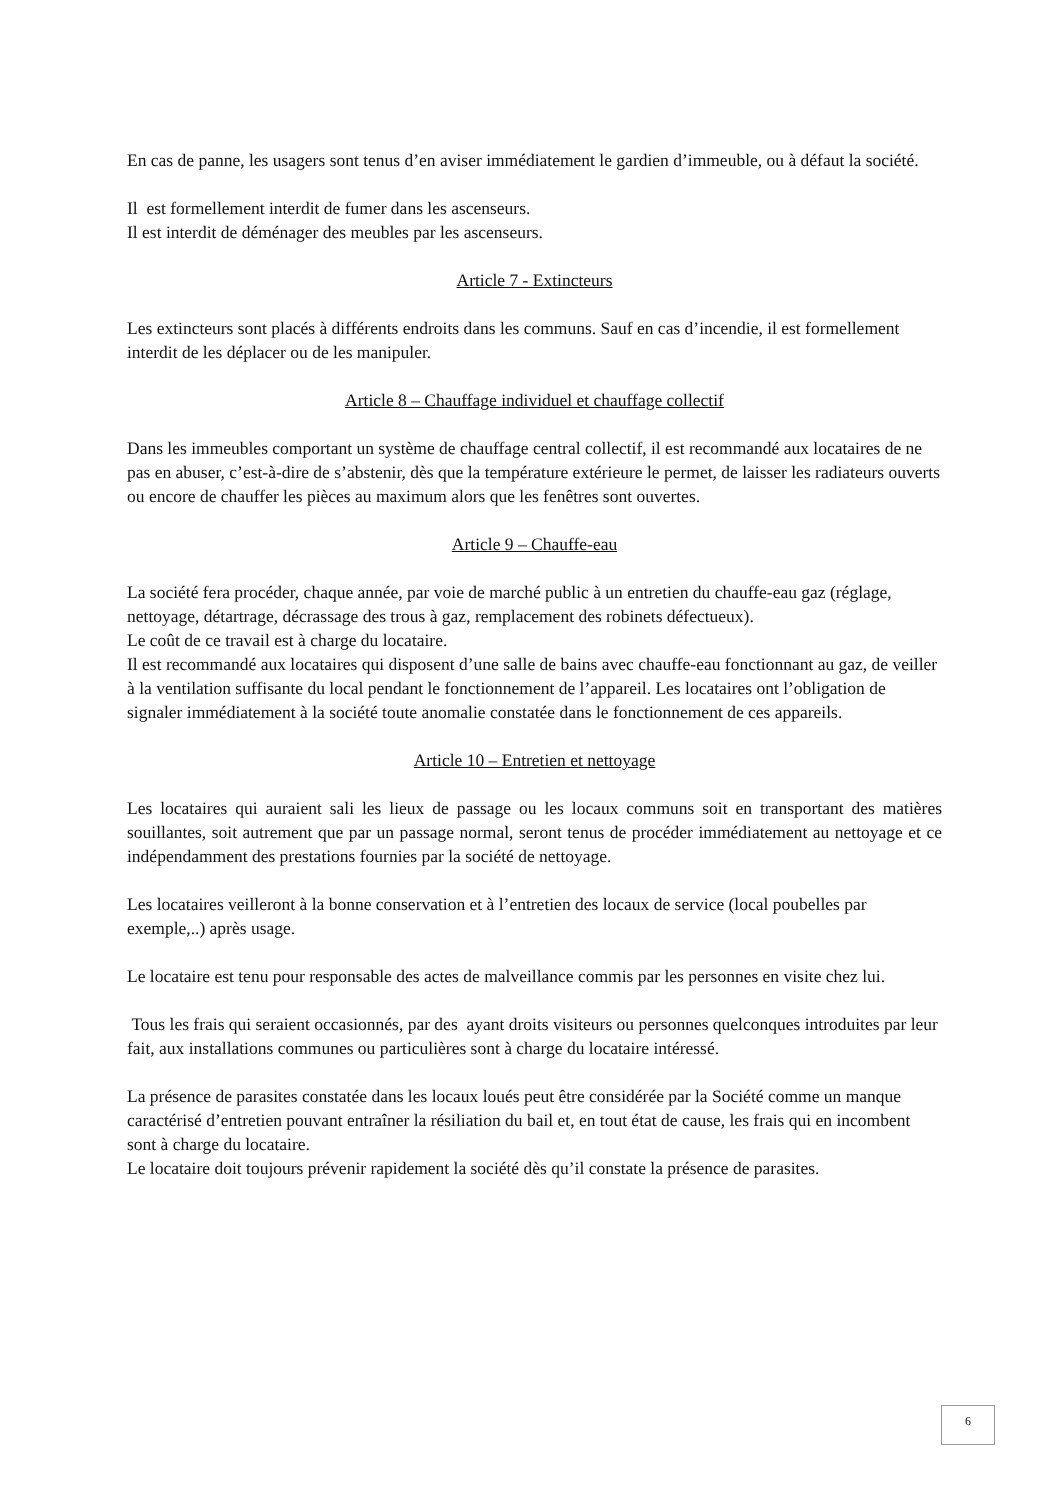En cas de panne, les usagers sont tenus d’en aviser immédiatement le gardien d’immeuble, ou à défaut la société.
Il est formellement interdit de fumer dans les ascenseurs.
Il est interdit de déménager des meubles par les ascenseurs.
Article 7 - Extincteurs
Les extincteurs sont placés à différents endroits dans les communs. Sauf en cas d’incendie, il est formellement interdit de les déplacer ou de les manipuler.
Article 8 – Chauffage individuel et chauffage collectif
Dans les immeubles comportant un système de chauffage central collectif, il est recommandé aux locataires de ne pas en abuser, c’est-à-dire de s’abstenir, dès que la température extérieure le permet, de laisser les radiateurs ouverts ou encore de chauffer les pièces au maximum alors que les fenêtres sont ouvertes.
Article 9 – Chauffe-eau
La société fera procéder, chaque année, par voie de marché public à un entretien du chauffe-eau gaz (réglage, nettoyage, détartrage, décrassage des trous à gaz, remplacement des robinets défectueux).
Le coût de ce travail est à charge du locataire.
Il est recommandé aux locataires qui disposent d’une salle de bains avec chauffe-eau fonctionnant au gaz, de veiller à la ventilation suffisante du local pendant le fonctionnement de l’appareil. Les locataires ont l’obligation de signaler immédiatement à la société toute anomalie constatée dans le fonctionnement de ces appareils.
Article 10 – Entretien et nettoyage
Les locataires qui auraient sali les lieux de passage ou les locaux communs soit en transportant des matières souillantes, soit autrement que par un passage normal, seront tenus de procéder immédiatement au nettoyage et ce indépendamment des prestations fournies par la société de nettoyage.
Les locataires veilleront à la bonne conservation et à l’entretien des locaux de service (local poubelles par exemple,..) après usage.
Le locataire est tenu pour responsable des actes de malveillance commis par les personnes en visite chez lui.
Tous les frais qui seraient occasionnés, par des ayant droits visiteurs ou personnes quelconques introduites par leur fait, aux installations communes ou particulières sont à charge du locataire intéressé.
La présence de parasites constatée dans les locaux loués peut être considérée par la Société comme un manque caractérisé d’entretien pouvant entraîner la résiliation du bail et, en tout état de cause, les frais qui en incombent sont à charge du locataire.
Le locataire doit toujours prévenir rapidement la société dès qu’il constate la présence de parasites.
6